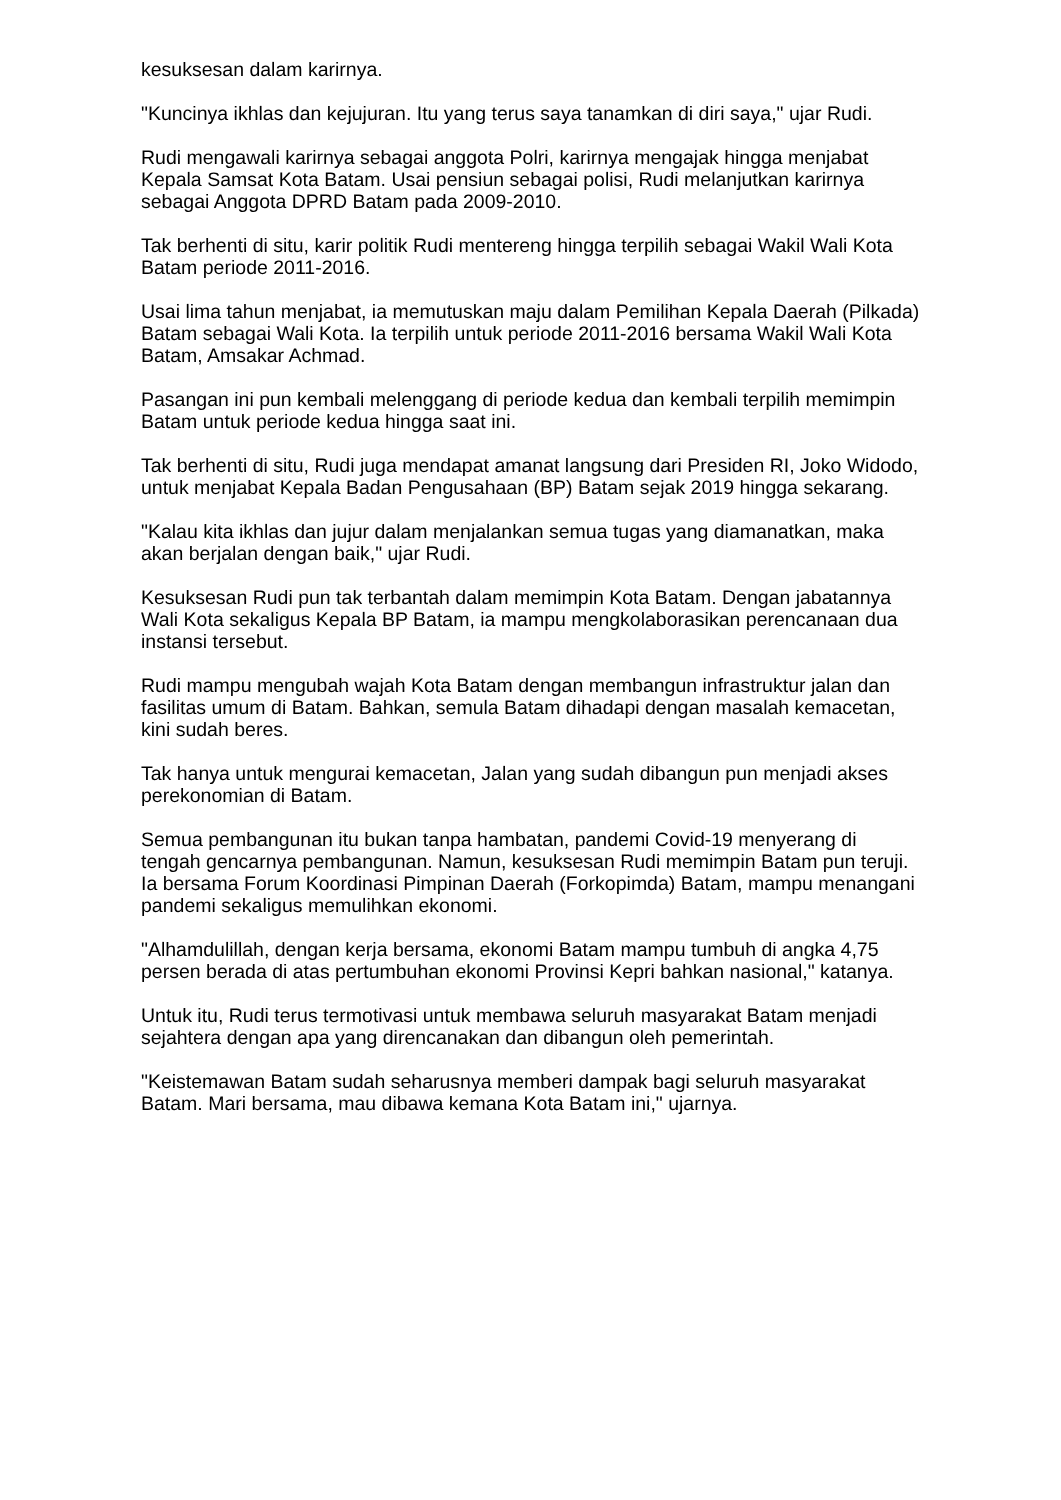kesuksesan dalam karirnya.
"Kuncinya ikhlas dan kejujuran. Itu yang terus saya tanamkan di diri saya," ujar Rudi.
Rudi mengawali karirnya sebagai anggota Polri, karirnya mengajak hingga menjabat Kepala Samsat Kota Batam. Usai pensiun sebagai polisi, Rudi melanjutkan karirnya sebagai Anggota DPRD Batam pada 2009-2010.
Tak berhenti di situ, karir politik Rudi mentereng hingga terpilih sebagai Wakil Wali Kota Batam periode 2011-2016.
Usai lima tahun menjabat, ia memutuskan maju dalam Pemilihan Kepala Daerah (Pilkada) Batam sebagai Wali Kota. Ia terpilih untuk periode 2011-2016 bersama Wakil Wali Kota Batam, Amsakar Achmad.
Pasangan ini pun kembali melenggang di periode kedua dan kembali terpilih memimpin Batam untuk periode kedua hingga saat ini.
Tak berhenti di situ, Rudi juga mendapat amanat langsung dari Presiden RI, Joko Widodo, untuk menjabat Kepala Badan Pengusahaan (BP) Batam sejak 2019 hingga sekarang.
"Kalau kita ikhlas dan jujur dalam menjalankan semua tugas yang diamanatkan, maka akan berjalan dengan baik," ujar Rudi.
Kesuksesan Rudi pun tak terbantah dalam memimpin Kota Batam. Dengan jabatannya Wali Kota sekaligus Kepala BP Batam, ia mampu mengkolaborasikan perencanaan dua instansi tersebut.
Rudi mampu mengubah wajah Kota Batam dengan membangun infrastruktur jalan dan fasilitas umum di Batam. Bahkan, semula Batam dihadapi dengan masalah kemacetan, kini sudah beres.
Tak hanya untuk mengurai kemacetan, Jalan yang sudah dibangun pun menjadi akses perekonomian di Batam.
Semua pembangunan itu bukan tanpa hambatan, pandemi Covid-19 menyerang di tengah gencarnya pembangunan. Namun, kesuksesan Rudi memimpin Batam pun teruji. Ia bersama Forum Koordinasi Pimpinan Daerah (Forkopimda) Batam, mampu menangani pandemi sekaligus memulihkan ekonomi.
"Alhamdulillah, dengan kerja bersama, ekonomi Batam mampu tumbuh di angka 4,75 persen berada di atas pertumbuhan ekonomi Provinsi Kepri bahkan nasional," katanya.
Untuk itu, Rudi terus termotivasi untuk membawa seluruh masyarakat Batam menjadi sejahtera dengan apa yang direncanakan dan dibangun oleh pemerintah.
"Keistemawan Batam sudah seharusnya memberi dampak bagi seluruh masyarakat Batam. Mari bersama, mau dibawa kemana Kota Batam ini," ujarnya.